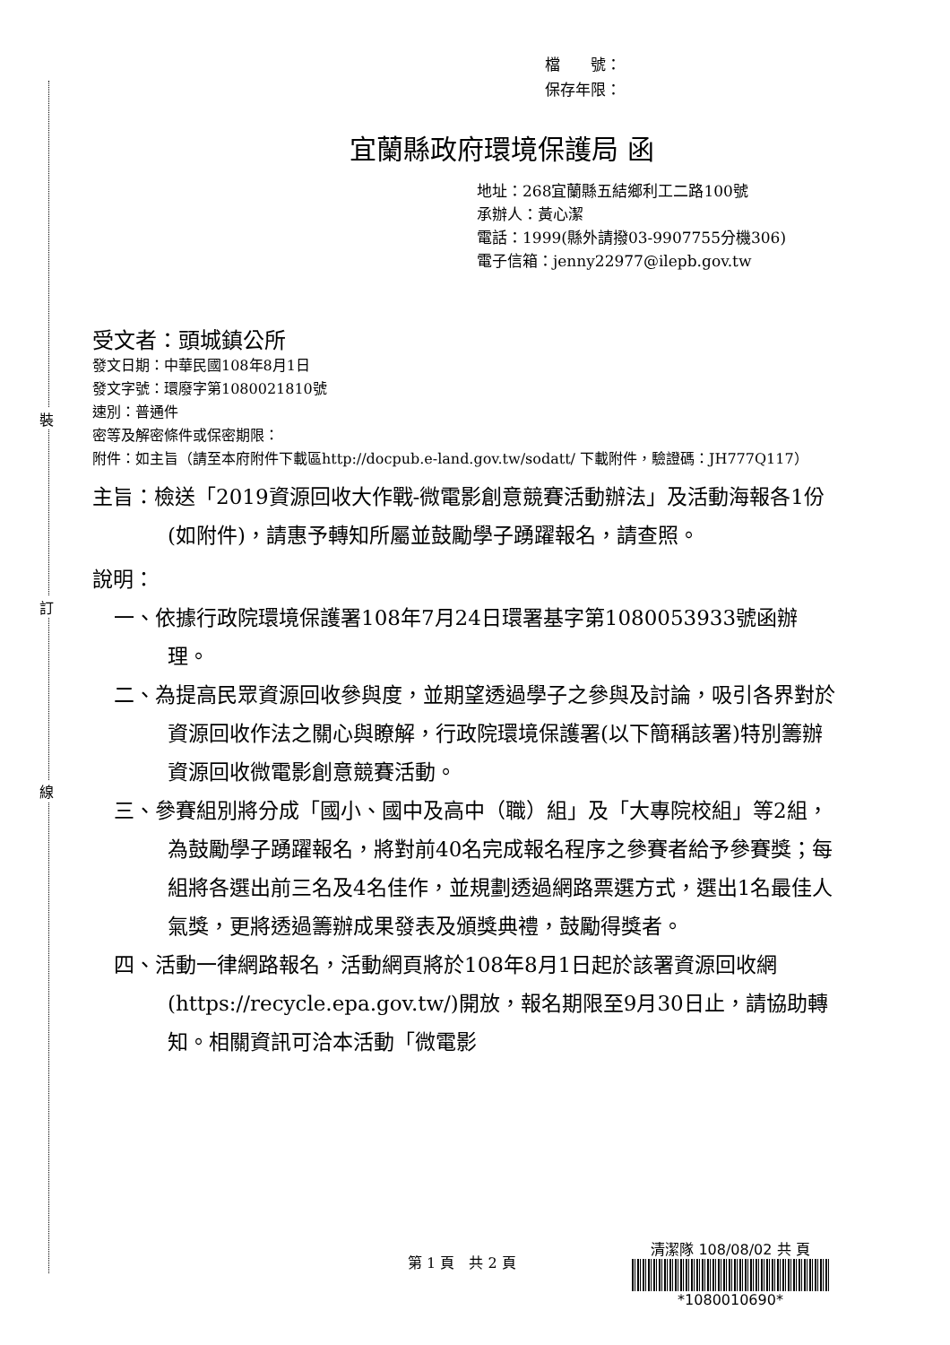裝
訂
線
檔　　號：
保存年限：
宜蘭縣政府環境保護局 函
地址：268宜蘭縣五結鄉利工二路100號
承辦人：黃心潔
電話：1999(縣外請撥03-9907755分機306)
電子信箱：jenny22977@ilepb.gov.tw
受文者：頭城鎮公所
發文日期：中華民國108年8月1日
發文字號：環廢字第1080021810號
速別：普通件
密等及解密條件或保密期限：
附件：如主旨（請至本府附件下載區http://docpub.e-land.gov.tw/sodatt/ 下載附件，驗證碼：JH777Q117）
主旨：檢送「2019資源回收大作戰-微電影創意競賽活動辦法」及活動海報各1份(如附件)，請惠予轉知所屬並鼓勵學子踴躍報名，請查照。
說明：
一、依據行政院環境保護署108年7月24日環署基字第1080053933號函辦理。
二、為提高民眾資源回收參與度，並期望透過學子之參與及討論，吸引各界對於資源回收作法之關心與瞭解，行政院環境保護署(以下簡稱該署)特別籌辦資源回收微電影創意競賽活動。
三、參賽組別將分成「國小、國中及高中（職）組」及「大專院校組」等2組，為鼓勵學子踴躍報名，將對前40名完成報名程序之參賽者給予參賽獎；每組將各選出前三名及4名佳作，並規劃透過網路票選方式，選出1名最佳人氣獎，更將透過籌辦成果發表及頒獎典禮，鼓勵得獎者。
四、活動一律網路報名，活動網頁將於108年8月1日起於該署資源回收網(https://recycle.epa.gov.tw/)開放，報名期限至9月30日止，請協助轉知。相關資訊可洽本活動「微電影
第 1 頁　共 2 頁
清潔隊 108/08/02 共 頁
*1080010690*